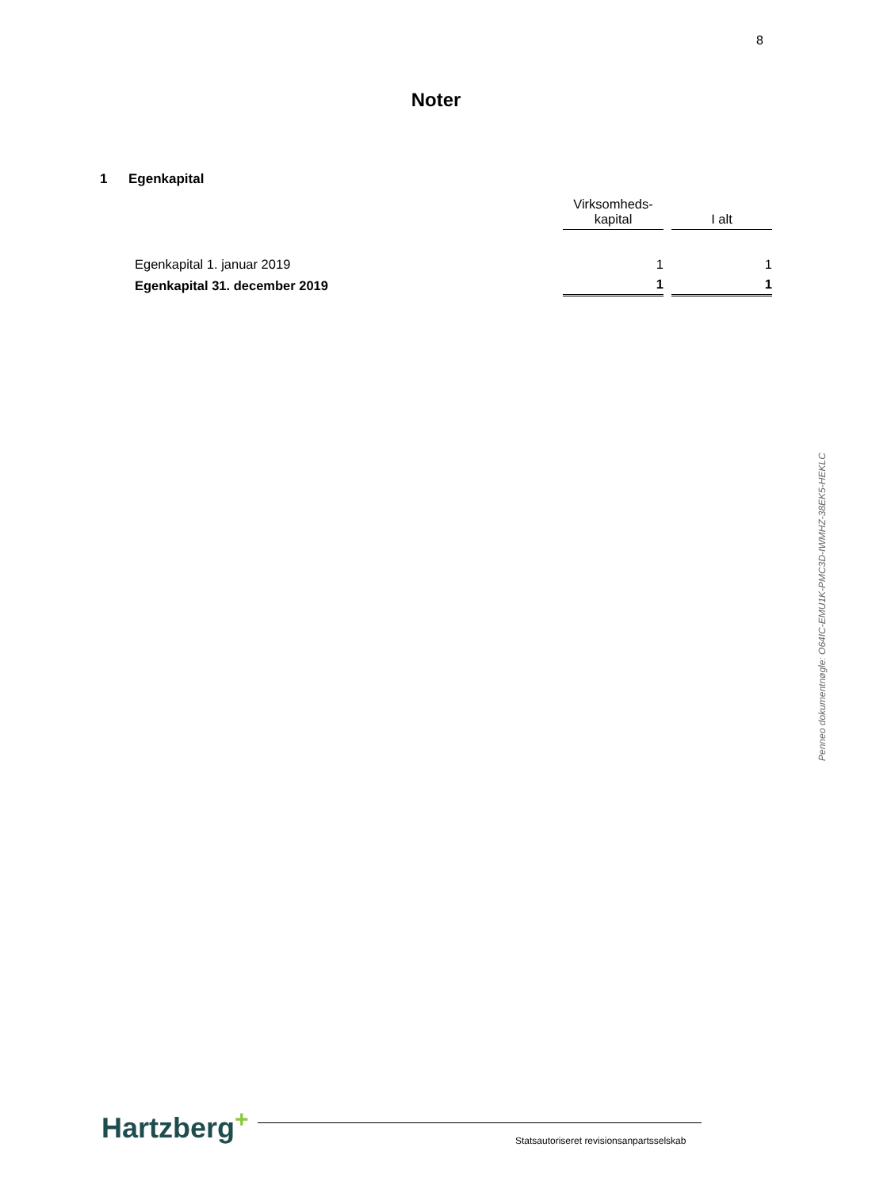8
Noter
1 Egenkapital
| | Virksomheds- kapital | I alt |
| --- | --- | --- |
| Egenkapital 1. januar 2019 | 1 | 1 |
| Egenkapital 31. december 2019 | 1 | 1 |
Penneo dokumentnøgle: O64IC-EMU1K-PMC3D-IWMHZ-38EK5-HEKLC
Hartzberg<sup>+</sup>
Statsautoriseret revisionsanpartsselskab